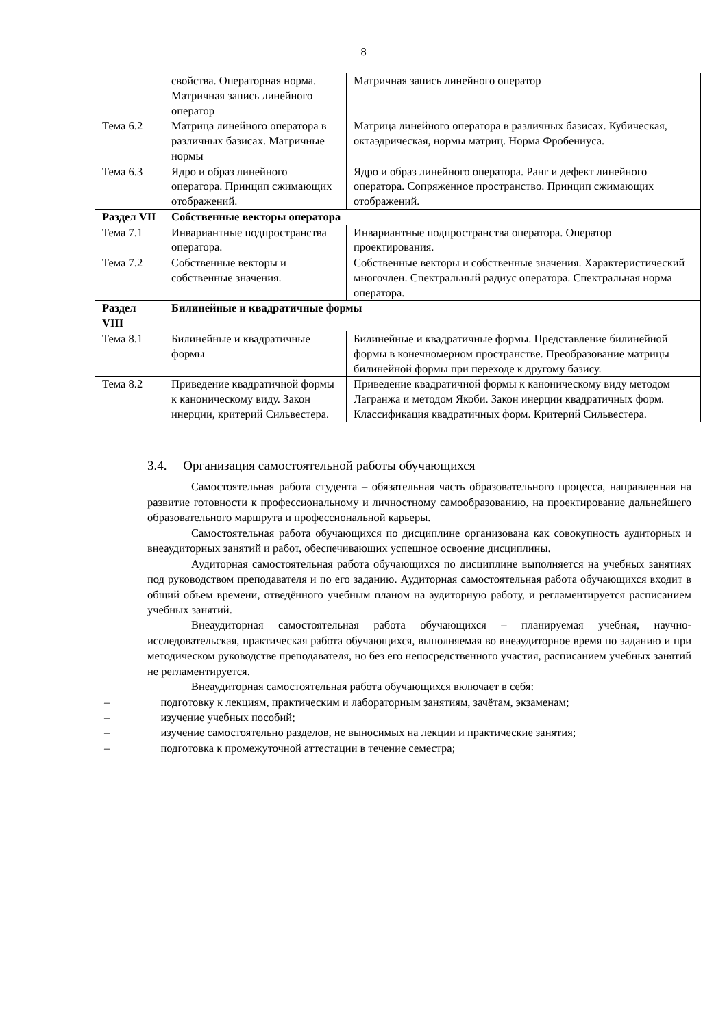8
| | свойства. Операторная норма. Матричная запись линейного оператор | Матричная запись линейного оператор |
| Тема 6.2 | Матрица линейного оператора в различных базисах. Матричные нормы | Матрица линейного оператора в различных базисах. Кубическая, октаэдрическая, нормы матриц. Норма Фробениуса. |
| Тема 6.3 | Ядро и образ линейного оператора. Принцип сжимающих отображений. | Ядро и образ линейного оператора. Ранг и дефект линейного оператора. Сопряжённое пространство. Принцип сжимающих отображений. |
| Раздел VII | Собственные векторы оператора | |
| Тема 7.1 | Инвариантные подпространства оператора. | Инвариантные подпространства оператора. Оператор проектирования. |
| Тема 7.2 | Собственные векторы и собственные значения. | Собственные векторы и собственные значения. Характеристический многочлен. Спектральный радиус оператора. Спектральная норма оператора. |
| Раздел VIII | Билинейные и квадратичные формы | |
| Тема 8.1 | Билинейные и квадратичные формы | Билинейные и квадратичные формы. Представление билинейной формы в конечномерном пространстве. Преобразование матрицы билинейной формы при переходе к другому базису. |
| Тема 8.2 | Приведение квадратичной формы к каноническому виду. Закон инерции, критерий Сильвестера. | Приведение квадратичной формы к каноническому виду методом Лагранжа и методом Якоби. Закон инерции квадратичных форм. Классификация квадратичных форм. Критерий Сильвестера. |
3.4. Организация самостоятельной работы обучающихся
Самостоятельная работа студента – обязательная часть образовательного процесса, направленная на развитие готовности к профессиональному и личностному самообразованию, на проектирование дальнейшего образовательного маршрута и профессиональной карьеры.
Самостоятельная работа обучающихся по дисциплине организована как совокупность аудиторных и внеаудиторных занятий и работ, обеспечивающих успешное освоение дисциплины.
Аудиторная самостоятельная работа обучающихся по дисциплине выполняется на учебных занятиях под руководством преподавателя и по его заданию. Аудиторная самостоятельная работа обучающихся входит в общий объем времени, отведённого учебным планом на аудиторную работу, и регламентируется расписанием учебных занятий.
Внеаудиторная самостоятельная работа обучающихся – планируемая учебная, научно-исследовательская, практическая работа обучающихся, выполняемая во внеаудиторное время по заданию и при методическом руководстве преподавателя, но без его непосредственного участия, расписанием учебных занятий не регламентируется.
Внеаудиторная самостоятельная работа обучающихся включает в себя:
– подготовку к лекциям, практическим и лабораторным занятиям, зачётам, экзаменам;
– изучение учебных пособий;
– изучение самостоятельно разделов, не выносимых на лекции и практические занятия;
– подготовка к промежуточной аттестации в течение семестра;